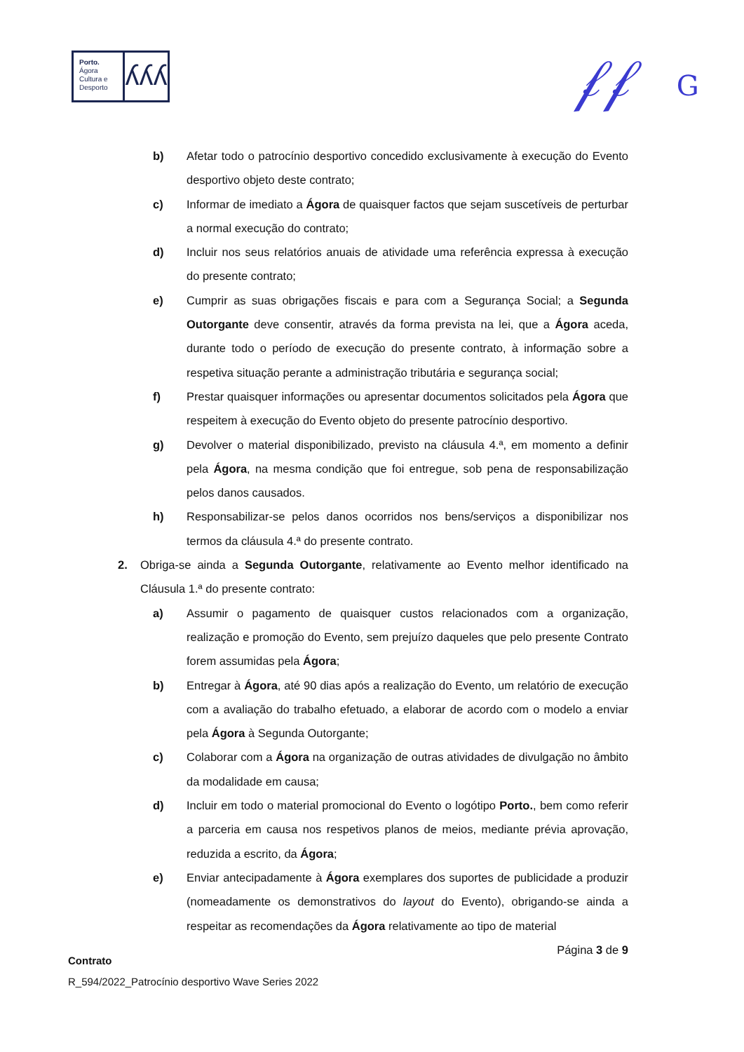Porto.
Ágora
Cultura e
Desporto
ʎʎʎ
𝒻𝒻 G
b) Afetar todo o patrocínio desportivo concedido exclusivamente à execução do Evento desportivo objeto deste contrato;
c) Informar de imediato a Ágora de quaisquer factos que sejam suscetíveis de perturbar a normal execução do contrato;
d) Incluir nos seus relatórios anuais de atividade uma referência expressa à execução do presente contrato;
e) Cumprir as suas obrigações fiscais e para com a Segurança Social; a Segunda Outorgante deve consentir, através da forma prevista na lei, que a Ágora aceda, durante todo o período de execução do presente contrato, à informação sobre a respetiva situação perante a administração tributária e segurança social;
f) Prestar quaisquer informações ou apresentar documentos solicitados pela Ágora que respeitem à execução do Evento objeto do presente patrocínio desportivo.
g) Devolver o material disponibilizado, previsto na cláusula 4.ª, em momento a definir pela Ágora, na mesma condição que foi entregue, sob pena de responsabilização pelos danos causados.
h) Responsabilizar-se pelos danos ocorridos nos bens/serviços a disponibilizar nos termos da cláusula 4.ª do presente contrato.
2. Obriga-se ainda a Segunda Outorgante, relativamente ao Evento melhor identificado na Cláusula 1.ª do presente contrato:
a) Assumir o pagamento de quaisquer custos relacionados com a organização, realização e promoção do Evento, sem prejuízo daqueles que pelo presente Contrato forem assumidas pela Ágora;
b) Entregar à Ágora, até 90 dias após a realização do Evento, um relatório de execução com a avaliação do trabalho efetuado, a elaborar de acordo com o modelo a enviar pela Ágora à Segunda Outorgante;
c) Colaborar com a Ágora na organização de outras atividades de divulgação no âmbito da modalidade em causa;
d) Incluir em todo o material promocional do Evento o logótipo Porto., bem como referir a parceria em causa nos respetivos planos de meios, mediante prévia aprovação, reduzida a escrito, da Ágora;
e) Enviar antecipadamente à Ágora exemplares dos suportes de publicidade a produzir (nomeadamente os demonstrativos do layout do Evento), obrigando-se ainda a respeitar as recomendações da Ágora relativamente ao tipo de material
Página 3 de 9
Contrato
R_594/2022_Patrocínio desportivo Wave Series 2022